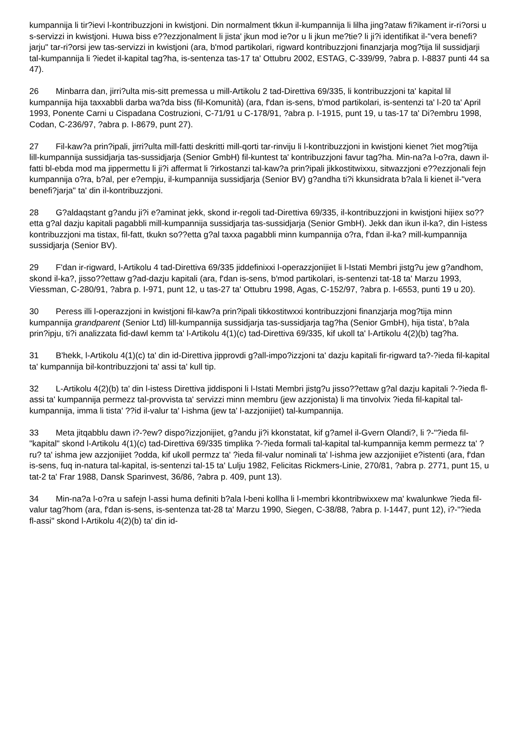kumpannija li tir?ievi l-kontribuzzjoni in kwistjoni. Din normalment tkkun il-kumpannija li lilha jing?ataw fi?ikament ir-ri?orsi u s-servizzi in kwistjoni. Huwa biss e??ezzjonalment li jista' jkun mod ie?or u li jkun me?tie? li ji?i identifikat il-"vera benefi?jarju" tar-ri?orsi jew tas-servizzi in kwistjoni (ara, b'mod partikolari, rigward kontribuzzjoni finanzjarja mog?tija lil sussidjarji tal-kumpannija li ?iedet il-kapital tag?ha, is-sentenza tas-17 ta' Ottubru 2002, ESTAG, C-339/99, ?abra p. I-8837 punti 44 sa 47).
26 Minbarra dan, jirri?ulta mis-sitt premessa u mill-Artikolu 2 tad-Direttiva 69/335, li kontribuzzjoni ta' kapital lil kumpannija hija taxxabbli darba wa?da biss (fil-Komunità) (ara, f'dan is-sens, b'mod partikolari, is-sentenzi ta' l-20 ta' April 1993, Ponente Carni u Cispadana Costruzioni, C-71/91 u C-178/91, ?abra p. I-1915, punt 19, u tas-17 ta' Di?embru 1998, Codan, C-236/97, ?abra p. I-8679, punt 27).
27 Fil-kaw?a prin?ipali, jirri?ulta mill-fatti deskritti mill-qorti tar-rinviju li l-kontribuzzjoni in kwistjoni kienet ?iet mog?tija lill-kumpannija sussidjarja tas-sussidjarja (Senior GmbH) fil-kuntest ta' kontribuzzjoni favur tag?ha. Min-na?a l-o?ra, dawn il-fatti bl-ebda mod ma jippermettu li ji?i affermat li ?irkostanzi tal-kaw?a prin?ipali jikkostitwixxu, sitwazzjoni e??ezzjonali fejn kumpannija o?ra, b?al, per e?empju, il-kumpannija sussidjarja (Senior BV) g?andha ti?i kkunsidrata b?ala li kienet il-"vera benefi?jarja" ta' din il-kontribuzzjoni.
28 G?aldaqstant g?andu ji?i e?aminat jekk, skond ir-regoli tad-Direttiva 69/335, il-kontribuzzjoni in kwistjoni hijiex so??etta g?al dazju kapitali pagabbli mill-kumpannija sussidjarja tas-sussidjarja (Senior GmbH). Jekk dan ikun il-ka?, din l-istess kontribuzzjoni ma tistax, fil-fatt, tkukn so??etta g?al taxxa pagabbli minn kumpannija o?ra, f'dan il-ka? mill-kumpannija sussidjarja (Senior BV).
29 F'dan ir-rigward, l-Artikolu 4 tad-Direttiva 69/335 jiddefinixxi l-operazzjonijiet li l-Istati Membri jistg?u jew g?andhom, skond il-ka?, jisso??ettaw g?ad-dazju kapitali (ara, f'dan is-sens, b'mod partikolari, is-sentenzi tat-18 ta' Marzu 1993, Viessman, C-280/91, ?abra p. I-971, punt 12, u tas-27 ta' Ottubru 1998, Agas, C-152/97, ?abra p. I-6553, punti 19 u 20).
30 Peress illi l-operazzjoni in kwistjoni fil-kaw?a prin?ipali tikkostitwxxi kontribuzzjoni finanzjarja mog?tija minn kumpannija grandparent (Senior Ltd) lill-kumpannija sussidjarja tas-sussidjarja tag?ha (Senior GmbH), hija tista', b?ala prin?ipju, ti?i analizzata fid-dawl kemm ta' l-Artikolu 4(1)(c) tad-Direttiva 69/335, kif ukoll ta' l-Artikolu 4(2)(b) tag?ha.
31 B'hekk, l-Artikolu 4(1)(c) ta' din id-Direttiva jipprovdi g?all-impo?izzjoni ta' dazju kapitali fir-rigward ta?-?ieda fil-kapital ta' kumpannija bil-kontribuzzjoni ta' assi ta' kull tip.
32 L-Artikolu 4(2)(b) ta' din l-istess Direttiva jiddisponi li l-Istati Membri jistg?u jisso??ettaw g?al dazju kapitali ?-?ieda fl-assi ta' kumpannija permezz tal-provvista ta' servizzi minn membru (jew azzjonista) li ma tinvolvix ?ieda fil-kapital tal-kumpannija, imma li tista' ??id il-valur ta' l-ishma (jew ta' l-azzjonijiet) tal-kumpannija.
33 Meta jitqabblu dawn i?-?ew? dispo?izzjonijiet, g?andu ji?i kkonstatat, kif g?amel il-Gvern Olandi?, li ?-"?ieda fil-"kapital" skond l-Artikolu 4(1)(c) tad-Direttiva 69/335 timplika ?-?ieda formali tal-kapital tal-kumpannija kemm permezz ta' ?ru? ta' ishma jew azzjonijiet ?odda, kif ukoll permzz ta' ?ieda fil-valur nominali ta' l-ishma jew azzjonijiet e?istenti (ara, f'dan is-sens, fuq in-natura tal-kapital, is-sentenzi tal-15 ta' Lulju 1982, Felicitas Rickmers-Linie, 270/81, ?abra p. 2771, punt 15, u tat-2 ta' Frar 1988, Dansk Sparinvest, 36/86, ?abra p. 409, punt 13).
34 Min-na?a l-o?ra u safejn l-assi huma definiti b?ala l-beni kollha li l-membri kkontribwixxew ma' kwalunkwe ?ieda fil-valur tag?hom (ara, f'dan is-sens, is-sentenza tat-28 ta' Marzu 1990, Siegen, C-38/88, ?abra p. I-1447, punt 12), i?-"?ieda fl-assi" skond l-Artikolu 4(2)(b) ta' din id-